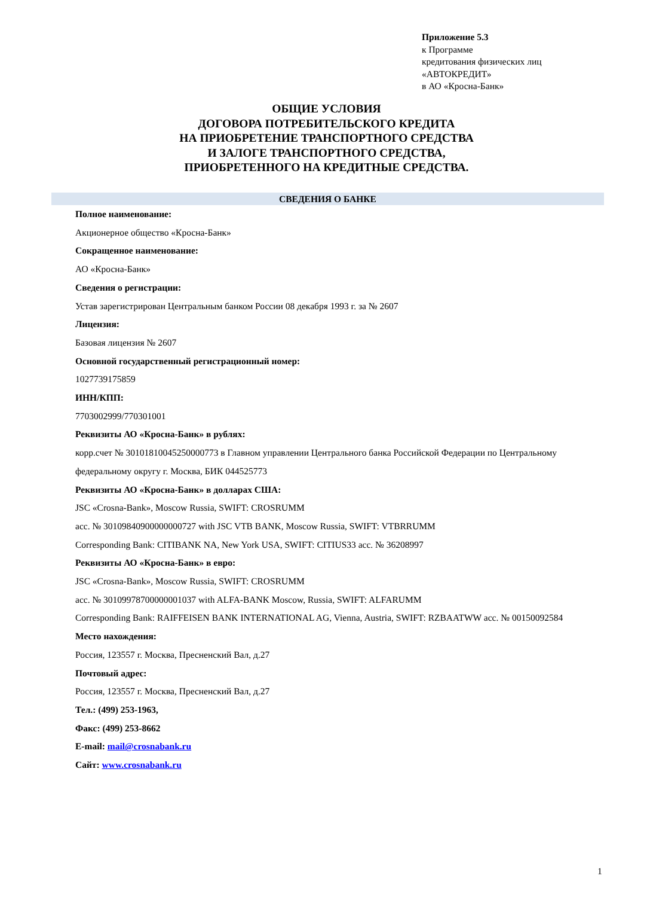Приложение 5.3
к Программе
кредитования физических лиц
«АВТОКРЕДИТ»
в АО «Кросна-Банк»
ОБЩИЕ УСЛОВИЯ
ДОГОВОРА ПОТРЕБИТЕЛЬСКОГО КРЕДИТА
НА ПРИОБРЕТЕНИЕ ТРАНСПОРТНОГО СРЕДСТВА
И ЗАЛОГЕ ТРАНСПОРТНОГО СРЕДСТВА,
ПРИОБРЕТЕННОГО НА КРЕДИТНЫЕ СРЕДСТВА.
СВЕДЕНИЯ О БАНКЕ
Полное наименование:
Акционерное общество «Кросна-Банк»
Сокращенное наименование:
АО «Кросна-Банк»
Сведения о регистрации:
Устав зарегистрирован Центральным банком России 08 декабря 1993 г. за № 2607
Лицензия:
Базовая лицензия № 2607
Основной государственный регистрационный номер:
1027739175859
ИНН/КПП:
7703002999/770301001
Реквизиты АО «Кросна-Банк» в рублях:
корр.счет № 30101810045250000773 в Главном управлении Центрального банка Российской Федерации по Центральному федеральному округу г. Москва, БИК 044525773
Реквизиты АО «Кросна-Банк» в долларах США:
JSC «Crosna-Bank», Moscow Russia, SWIFT: CROSRUMM
acc. № 30109840900000000727 with JSC VTB BANK, Moscow Russia, SWIFT: VTBRRUMM
Corresponding Bank: CITIBANK NA, New York USA, SWIFT: CITIUS33 acc. № 36208997
Реквизиты АО «Кросна-Банк» в евро:
JSC «Crosna-Bank», Moscow Russia, SWIFT: CROSRUMM
acc. № 30109978700000001037 with ALFA-BANK Moscow, Russia, SWIFT: ALFARUMM
Corresponding Bank: RAIFFEISEN BANK INTERNATIONAL AG, Vienna, Austria, SWIFT: RZBAATWW acc. № 00150092584
Место нахождения:
Россия, 123557 г. Москва, Пресненский Вал, д.27
Почтовый адрес:
Россия, 123557 г. Москва, Пресненский Вал, д.27
Тел.: (499) 253-1963,
Факс: (499) 253-8662
E-mail: mail@crosnabank.ru
Сайт: www.crosnabank.ru
1